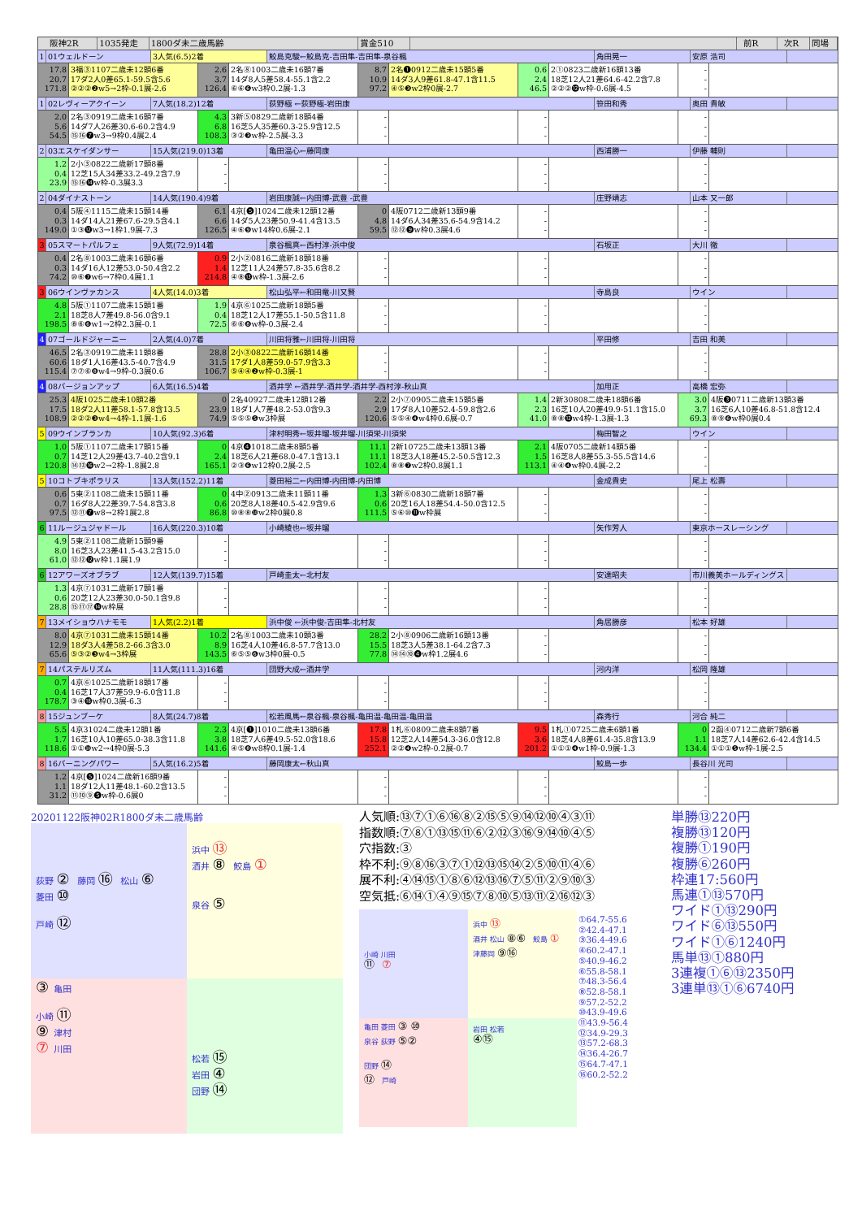| 阪神2R 1035発走 1800ダ未二歳馬齢 賞金510 前R 次R 同場 | | | | | | | | | |
| 1 01ウェルドーン 3人気(6.5)2着 鮫島克駿←鮫島克-吉田隼-吉田隼-泉谷楓 角田晃一 安原 浩司 | | | | | | | | | |
| 17.8 20.7 171.8 | 3福③1107二歳未12頭6番 17ダ2人0差65.1-59.5含5.6 ②②②❷w5→2枠-0.1展-2.6 | 2.6 3.7 126.4 | 2名⑧1003二歳未16頭7番 14ダ8人5差58.4-55.1含2.2 ⑥⑥❻w3枠0.2展-1.3 | 8.7 10.9 97.2 | 2名❶0912二歳未15頭5番 14ダ3人9差61.8-47.1含11.5 ④⑤❸w2枠0展-2.7 | 0.6 2.4 46.5 | 2①0823二歳新16頭13番 18芝12人21差64.6-42.2含7.8 ②②②⓬w枠-0.6展-4.5 | - - - | |
| 1 02レヴィーアクイーン 7人気(18.2)12着 荻野極 ←荻野極-岩田康 笹田和秀 奥田 貴敏 | | | | | | | | | |
| 2.0 5.6 54.5 | 2名③0919二歳未16頭7番 14ダ7人26差30.6-60.2含4.9 ⑮⑯❼w3→9枠0.4展2.4 | 4.3 6.8 108.3 | 3新⑤0829二歳新18頭4番 16芝5人35差60.3-25.9含12.5 ③②❸w枠-2.5展-3.3 | - - - | | - - - | | - - - | |
| 2 03エスケイダンサー 15人気(219.0)13着 亀田温心←藤岡康 西浦勝一 伊藤 輔則 | | | | | | | | | |
| 1.2 0.4 23.9 | 2小③0822二歳新17頭8番 12芝15人34差33.2-49.2含7.9 ⑮⑯⓮w枠-0.3展3.3 | - - - | | - - - | | - - - | | - - - | |
| 2 04ダイナストーン 14人気(190.4)9着 岩田康誠←内田博-武豊 -武豊 庄野靖志 山本 又一郎 | | | | | | | | | |
| 0.4 0.3 149.0 | 5阪④1115二歳未15頭14番 14ダ14人21差67.6-29.5含4.1 ①③⓬w3→1枠1.9展-7.3 | 6.1 6.6 126.5 | 4京[❺]1024二歳未12頭12番 14ダ5人23差50.9-41.4含13.5 ④⑥❾w14枠0.6展-2.1 | 0 4.8 59.5 | 4阪0712二歳新13頭9番 14ダ6人34差35.6-54.9含14.2 ⑫⑫❾w枠0.3展4.6 | - - - | | - - - | |
| 3 05スマートパルフェ 9人気(72.9)14着 泉谷楓真←西村淳-浜中俊 石坂正 大川 徹 | | | | | | | | | |
| 0.4 0.3 74.2 | 2名⑧1003二歳未16頭6番 14ダ16人12差53.0-50.4含2.2 ⑩⑥❼w6→7枠0.4展1.1 | 0.9 1.4 214.8 | 2小②0816二歳新18頭18番 12芝11人24差57.8-35.6含8.2 ④⑧⓭w枠-1.3展-2.6 | - - - | | - - - | | - - - | |
| 3 06ウインヴァカンス 4人気(14.0)3着 松山弘平←和田竜-川又賢 寺島良 ウイン | | | | | | | | | |
| 4.8 2.1 198.5 | 5阪①1107二歳未15頭1番 18芝8人7差49.8-56.0含9.1 ⑧⑥❻w1→2枠2.3展-0.1 | 1.9 0.4 72.5 | 4京⑥1025二歳新18頭5番 18芝12人17差55.1-50.5含11.8 ⑥⑥❽w枠-0.3展-2.4 | - - - | | - - - | | - - - | |
| 4 07ゴールドジャーニー 2人気(4.0)7着 川田将雅←川田将-川田将 平田修 吉田 和美 | | | | | | | | | |
| 46.5 60.6 115.4 | 2名③0919二歳未11頭8番 18ダ1人16差43.5-40.7含4.9 ⑦⑦⑥❽w4→9枠-0.3展0.6 | 28.8 31.5 106.7 | 2小③0822二歳新16頭14番 17ダ1人8差59.0-57.9含3.3 ⑤④④❷w枠-0.3展-1 | - - - | | - - - | | - - - | |
| 4 08バージョンアップ 6人気(16.5)4着 酒井学 ←酒井学-酒井学-酒井学-西村淳-秋山真 加用正 高橋 宏弥 | | | | | | | | | |
| 25.3 17.5 108.9 | 4阪1025二歳未10頭2番 18ダ2人11差58.1-57.8含13.5 ②②②❸w4→4枠-1.1展-1.6 | 0 23.9 74.9 | 2名40927二歳未12頭12番 18ダ1人7差48.2-53.0含9.3 ⑤⑤⑤❺w3枠展 | 2.2 2.9 120.6 | 2小⑦0905二歳未15頭5番 17ダ8人10差52.4-59.8含2.6 ⑤⑤④❹w4枠0.6展-0.7 | 1.4 2.3 41.0 | 2新30808二歳未18頭6番 16芝10人20差49.9-51.1含15.0 ⑧⑧⓬w4枠-1.3展-1.3 | 3.0 3.7 69.3 | 4阪❸0711二歳新13頭3番 16芝6人10差46.8-51.8含12.4 ⑧⑨❻w枠0展0.4 |
| 5 09ウインブランカ 10人気(92.3)6着 津村明秀←坂井瑠-坂井瑠-川須栄-川須栄 梅田智之 ウイン | | | | | | | | | |
| 1.0 0.7 120.8 | 5阪①1107二歳未17頭15番 14芝12人29差43.7-40.2含9.1 ⑭⑬⓰w2→2枠-1.8展2.8 | 0 2.4 165.1 | 4京❹1018二歳未8頭5番 18芝6人21差68.0-47.1含13.1 ②③❻w12枠0.2展-2.5 | 11.1 11.1 102.4 | 2新10725二歳未13頭13番 18芝3人18差45.2-50.5含12.3 ⑧⑧❼w2枠0.8展1.1 | 2.1 1.5 113.1 | 4阪0705二歳新14頭5番 16芝8人8差55.3-55.5含14.6 ④④❹w枠0.4展-2.2 | - - - | |
| 5 10コトブキポラリス 13人気(152.2)11着 菱田裕二←内田博-内田博-内田博 金成貴史 尾上 松壽 | | | | | | | | | |
| 0.6 0.7 97.5 | 5東②1108二歳未15頭11番 16ダ8人22差39.7-54.8含3.8 ⑫⑪❼w8→2枠1展2.8 | 0 0.6 86.8 | 4中②0913二歳未11頭11番 20芝8人18差40.5-42.9含9.6 ⑩⑧⑧❿w2枠0展0.8 | 1.3 0.6 111.5 | 3新⑥0830二歳新18頭7番 20芝16人18差54.4-50.0含12.5 ⑤⑥⑩⓫w枠展 | - - - | | - - - | |
| 6 11ルージュジャドール 16人気(220.3)10着 小崎綾也←坂井瑠 矢作芳人 東京ホースレーシング | | | | | | | | | |
| 4.9 8.0 61.0 | 5東②1108二歳新15頭9番 16芝3人23差41.5-43.2含15.0 ⑫⑫⓬w枠1.1展1.9 | - - - | | - - - | | - - - | | - - - | |
| 6 12アワーズオブラブ 12人気(139.7)15着 戸崎圭太←北村友 安達昭夫 市川義美ホールディングス | | | | | | | | | |
| 1.3 0.6 28.8 | 4京⑦1031二歳新17頭1番 20芝12人23差30.0-50.1含9.8 ⑮⑰⑰⓮w枠展 | - - - | | - - - | | - - - | | - - - | |
| 7 13メイショウハナモモ 1人気(2.2)1着 浜中俊 ←浜中俊-吉田隼-北村友 角居勝彦 松本 好雄 | | | | | | | | | |
| 8.0 12.9 65.6 | 4京⑦1031二歳未15頭14番 18ダ3人4差58.2-66.3含3.0 ⑤③②❸w4→3枠展 | 10.2 8.9 143.5 | 2名⑧1003二歳未10頭3番 16芝4人10差46.8-57.7含13.0 ⑥⑤⑤❻w3枠0展-0.5 | 28.2 15.5 77.8 | 2小⑧0906二歳新16頭13番 18芝3人5差38.1-64.2含7.3 ⑭⑭⑩❹w枠1.2展4.6 | - - - | | - - - | |
| 7 14パステルリズム 11人気(111.3)16着 団野大成←酒井学 河内洋 松岡 隆雄 | | | | | | | | | |
| 0.7 0.4 178.7 | 4京⑥1025二歳新18頭17番 16芝17人37差59.9-6.0含11.8 ③④⓲w枠0.3展-6.3 | - - - | | - - - | | - - - | | - - - | |
| 8 15ジュンブーケ 8人気(24.7)8着 松若風馬←泉谷楓-泉谷楓-亀田温-亀田温-亀田温 森秀行 河合 純二 | | | | | | | | | |
| 5.5 1.7 118.6 | 4京31024二歳未12頭1番 16芝10人10差65.0-38.3含11.8 ①①❿w2→4枠0展-5.3 | 2.3 3.8 141.6 | 4京[❶]1010二歳未13頭6番 18芝7人6差49.5-52.0含18.6 ④⑤❽w8枠0.1展-1.4 | 17.8 15.8 252.1 | 1札⑥0809二歳未8頭7番 12芝2人14差54.3-36.0含12.8 ②②❹w2枠-0.2展-0.7 | 9.5 3.6 201.2 | 1札①0725二歳未6頭1番 18芝4人8差61.4-35.8含13.9 ①①①❹w1枠-0.9展-1.3 | 0 1.1 134.4 | 2函④0712二歳新7頭6番 18芝7人14差62.6-42.4含14.5 ①①①❺w枠-1展-2.5 |
| 8 16バーニングパワー 5人気(16.2)5着 藤岡康太←秋山真 鮫島一歩 長谷川 光司 | | | | | | | | | |
| 1.2 1.1 31.2 | 4京[❺]1024二歳新16頭9番 18ダ12人11差48.1-60.2含13.5 ⑪⑩⑨❺w枠-0.6展0 | - - - | | - - - | | - - - | | - - - | |
20201122阪神02R1800ダ未二歳馬齢
荻野 ② 藤岡 ⑯ 松山 ⑥
菱田 ⑩
戸崎 ⑫
浜中 ⑬
酒井 ⑧ 鮫島 ①
泉谷 ⑤
③ 亀田
小崎 ⑪
⑨ 津村
⑦ 川田
松若 ⑮
岩田 ④
団野 ⑭
人気順:⑬⑦①⑥⑯⑧②⑮⑤⑨⑭⑫⑩④③⑪
指数順:⑦⑧①⑬⑮⑪⑥②⑫③⑯⑨⑭⑩④⑤
穴指数:③
枠不利:⑨⑧⑯③⑦①⑫⑬⑮⑭②⑤⑩⑪④⑥
展不利:④⑭⑮①⑧⑥⑫⑬⑯⑦⑤⑪②⑨⑩③
空気抵:⑥⑭①④⑨⑮⑦⑧⑩⑤⑬⑪②⑯⑫③
小崎 川田
⑪ ⑦
浜中 ⑬
酒井 松山 ⑧⑥ 鮫島 ①
津藤岡 ⑨⑯
亀田 菱田 ③ ⑩
泉谷 荻野 ⑤②
団野 ⑭
⑫ 戸崎
岩田 松若
④⑮
①64.7-55.6
②42.4-47.1
③36.4-49.6
④60.2-47.1
⑤40.9-46.2
⑥55.8-58.1
⑦48.3-56.4
⑧52.8-58.1
⑨57.2-52.2
⑩43.9-49.6
⑪43.9-56.4
⑫34.9-29.3
⑬57.2-68.3
⑭36.4-26.7
⑮64.7-47.1
⑯60.2-52.2
単勝⑬220円
複勝⑬120円
複勝①190円
複勝⑥260円
枠連17:560円
馬連①⑬570円
ワイド①⑬290円
ワイド⑥⑬550円
ワイド①⑥1240円
馬単⑬①880円
3連複①⑥⑬2350円
3連単⑬①⑥6740円